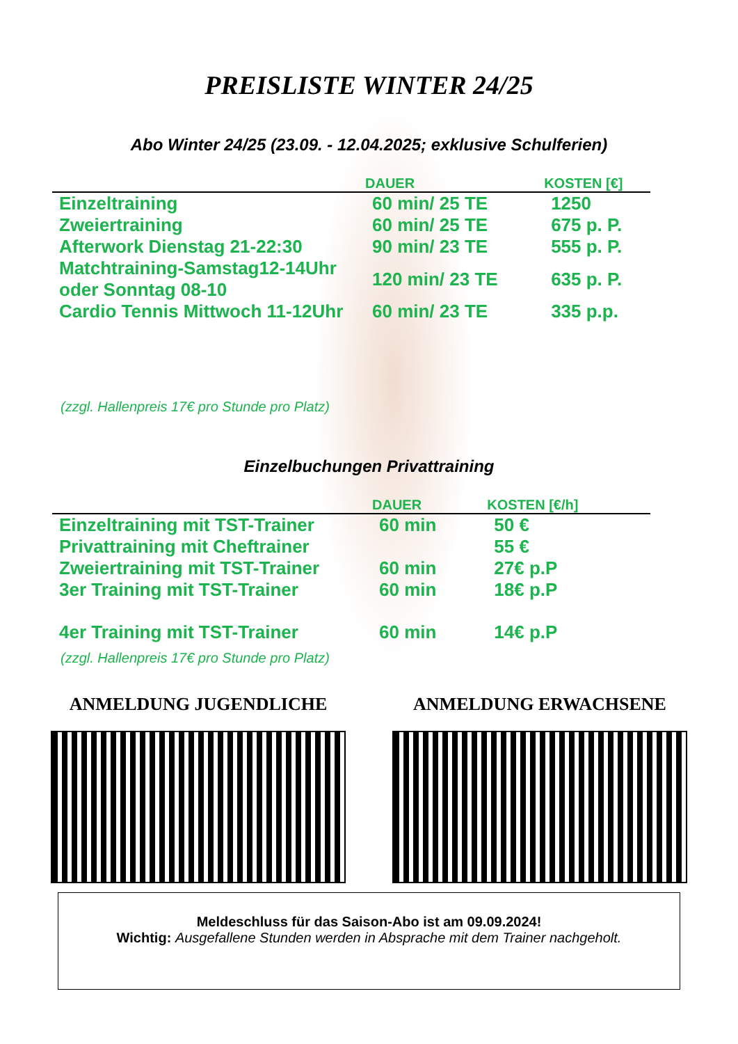PREISLISTE WINTER 24/25
Abo Winter 24/25 (23.09. - 12.04.2025; exklusive Schulferien)
| | DAUER | KOSTEN [€] |
| --- | --- | --- |
| Einzeltraining | 60 min/ 25 TE | 1250 |
| Zweiertraining | 60 min/ 25 TE | 675 p. P. |
| Afterwork Dienstag 21-22:30 | 90 min/ 23 TE | 555 p. P. |
| Matchtraining-Samstag12-14Uhr oder Sonntag 08-10 | 120 min/ 23 TE | 635 p. P. |
| Cardio Tennis Mittwoch 11-12Uhr | 60 min/ 23 TE | 335 p.p. |
(zzgl. Hallenpreis 17€ pro Stunde pro Platz)
Einzelbuchungen Privattraining
| | DAUER | KOSTEN [€/h] |
| --- | --- | --- |
| Einzeltraining mit TST-Trainer | 60 min | 50 € |
| Privattraining mit Cheftrainer | | 55 € |
| Zweiertraining mit TST-Trainer | 60 min | 27€ p.P |
| 3er Training mit TST-Trainer | 60 min | 18€ p.P |
| 4er Training mit TST-Trainer | 60 min | 14€ p.P |
(zzgl. Hallenpreis 17€ pro Stunde pro Platz)
ANMELDUNG JUGENDLICHE ANMELDUNG ERWACHSENE
Meldeschluss für das Saison-Abo ist am 09.09.2024!
Wichtig: Ausgefallene Stunden werden in Absprache mit dem Trainer nachgeholt.